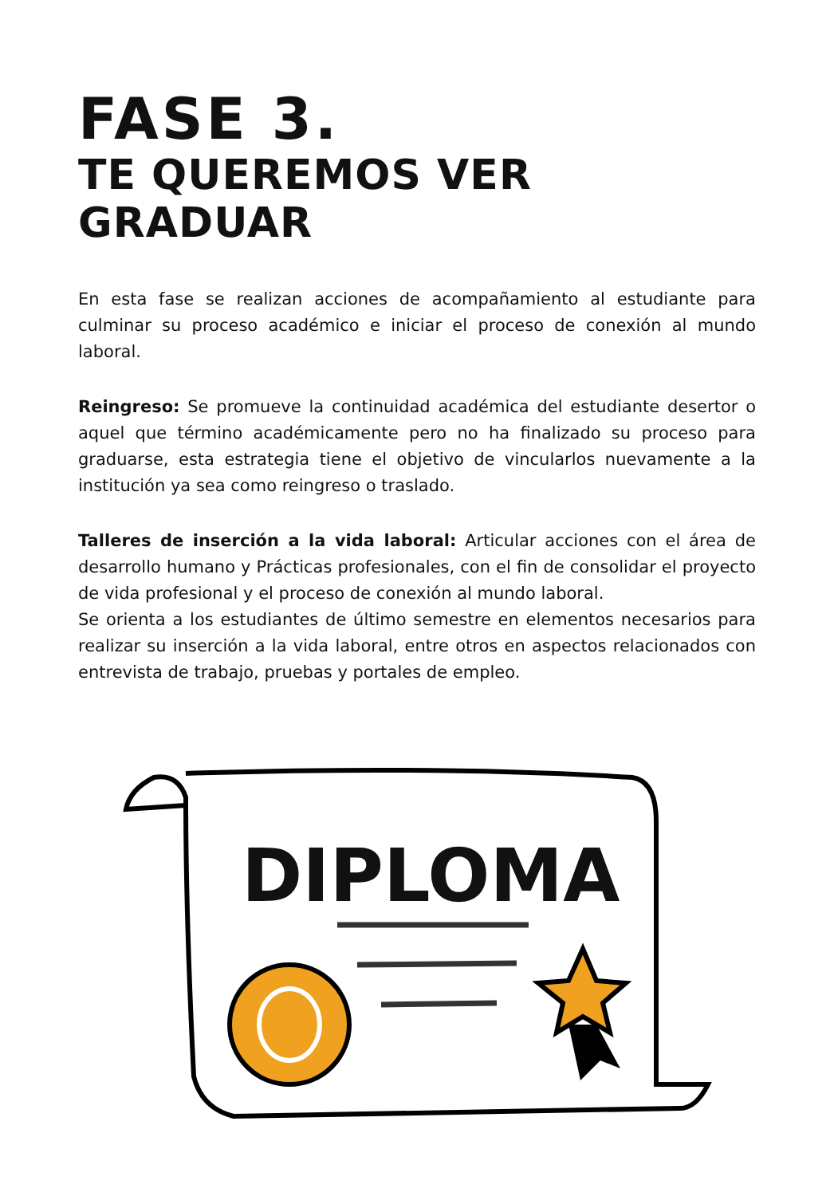FASE 3.
TE QUEREMOS VER GRADUAR
En esta fase se realizan acciones de acompañamiento al estudiante para culminar su proceso académico e iniciar el proceso de conexión al mundo laboral.
Reingreso: Se promueve la continuidad académica del estudiante desertor o aquel que término académicamente pero no ha finalizado su proceso para graduarse, esta estrategia tiene el objetivo de vincularlos nuevamente a la institución ya sea como reingreso o traslado.
Talleres de inserción a la vida laboral: Articular acciones con el área de desarrollo humano y Prácticas profesionales, con el fin de consolidar el proyecto de vida profesional y el proceso de conexión al mundo laboral.
Se orienta a los estudiantes de último semestre en elementos necesarios para realizar su inserción a la vida laboral, entre otros en aspectos relacionados con entrevista de trabajo, pruebas y portales de empleo.
DIPLOMA